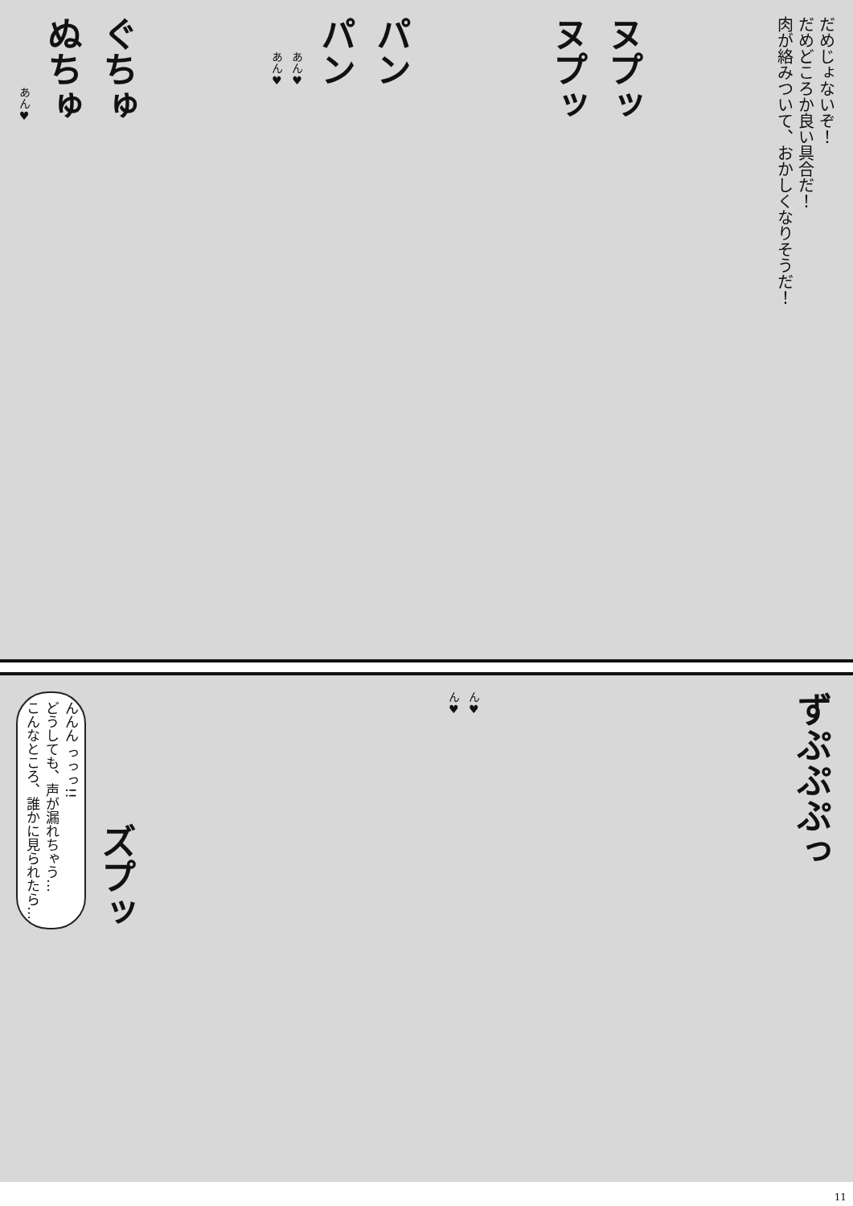あん♥ ぬちゅ ぐちゅ
あん♥ あん♥ パン パン
ヌプッ ヌプッ
だめじょないぞ！
だめどころか良い具合だ！
肉が絡みついて、おかしくなりそうだ！
んんん っっっ!!
どうしても、声が漏れちゃう…
こんなところ、誰かに見られたら… ズプッ
ん♥ ん♥
ずぷぷぷっ
11